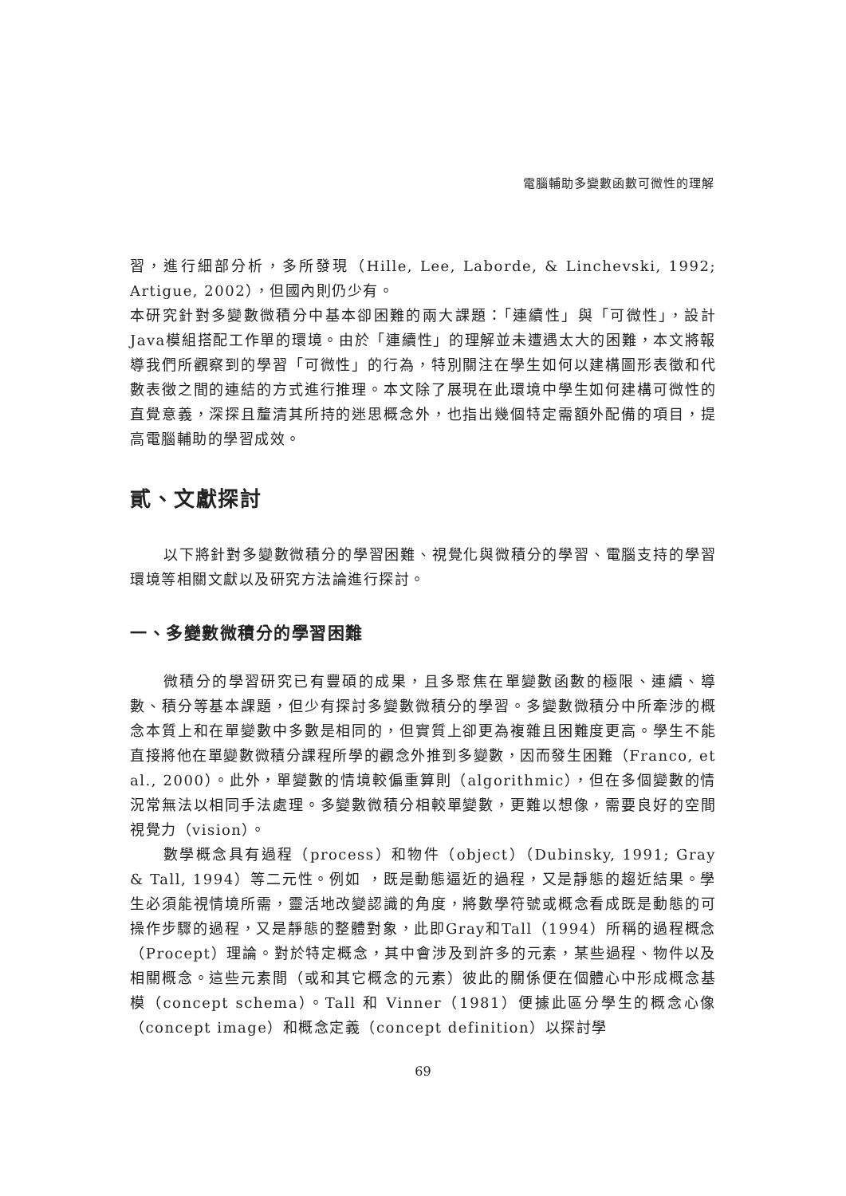電腦輔助多變數函數可微性的理解
習，進行細部分析，多所發現（Hille, Lee, Laborde, & Linchevski, 1992; Artigue, 2002），但國內則仍少有。
本研究針對多變數微積分中基本卻困難的兩大課題：「連續性」與「可微性」，設計Java模組搭配工作單的環境。由於「連續性」的理解並未遭遇太大的困難，本文將報導我們所觀察到的學習「可微性」的行為，特別關注在學生如何以建構圖形表徵和代數表徵之間的連結的方式進行推理。本文除了展現在此環境中學生如何建構可微性的直覺意義，深探且釐清其所持的迷思概念外，也指出幾個特定需額外配備的項目，提高電腦輔助的學習成效。
貳、文獻探討
以下將針對多變數微積分的學習困難、視覺化與微積分的學習、電腦支持的學習環境等相關文獻以及研究方法論進行探討。
一、多變數微積分的學習困難
微積分的學習研究已有豐碩的成果，且多聚焦在單變數函數的極限、連續、導數、積分等基本課題，但少有探討多變數微積分的學習。多變數微積分中所牽涉的概念本質上和在單變數中多數是相同的，但實質上卻更為複雜且困難度更高。學生不能直接將他在單變數微積分課程所學的觀念外推到多變數，因而發生困難（Franco, et al., 2000）。此外，單變數的情境較偏重算則（algorithmic），但在多個變數的情況常無法以相同手法處理。多變數微積分相較單變數，更難以想像，需要良好的空間視覺力（vision）。
數學概念具有過程（process）和物件（object）（Dubinsky, 1991; Gray & Tall, 1994）等二元性。例如 ，既是動態逼近的過程，又是靜態的趨近結果。學生必須能視情境所需，靈活地改變認識的角度，將數學符號或概念看成既是動態的可操作步驟的過程，又是靜態的整體對象，此即Gray和Tall（1994）所稱的過程概念（Procept）理論。對於特定概念，其中會涉及到許多的元素，某些過程、物件以及相關概念。這些元素間（或和其它概念的元素）彼此的關係便在個體心中形成概念基模（concept schema）。Tall 和 Vinner（1981）便據此區分學生的概念心像（concept image）和概念定義（concept definition）以探討學
69